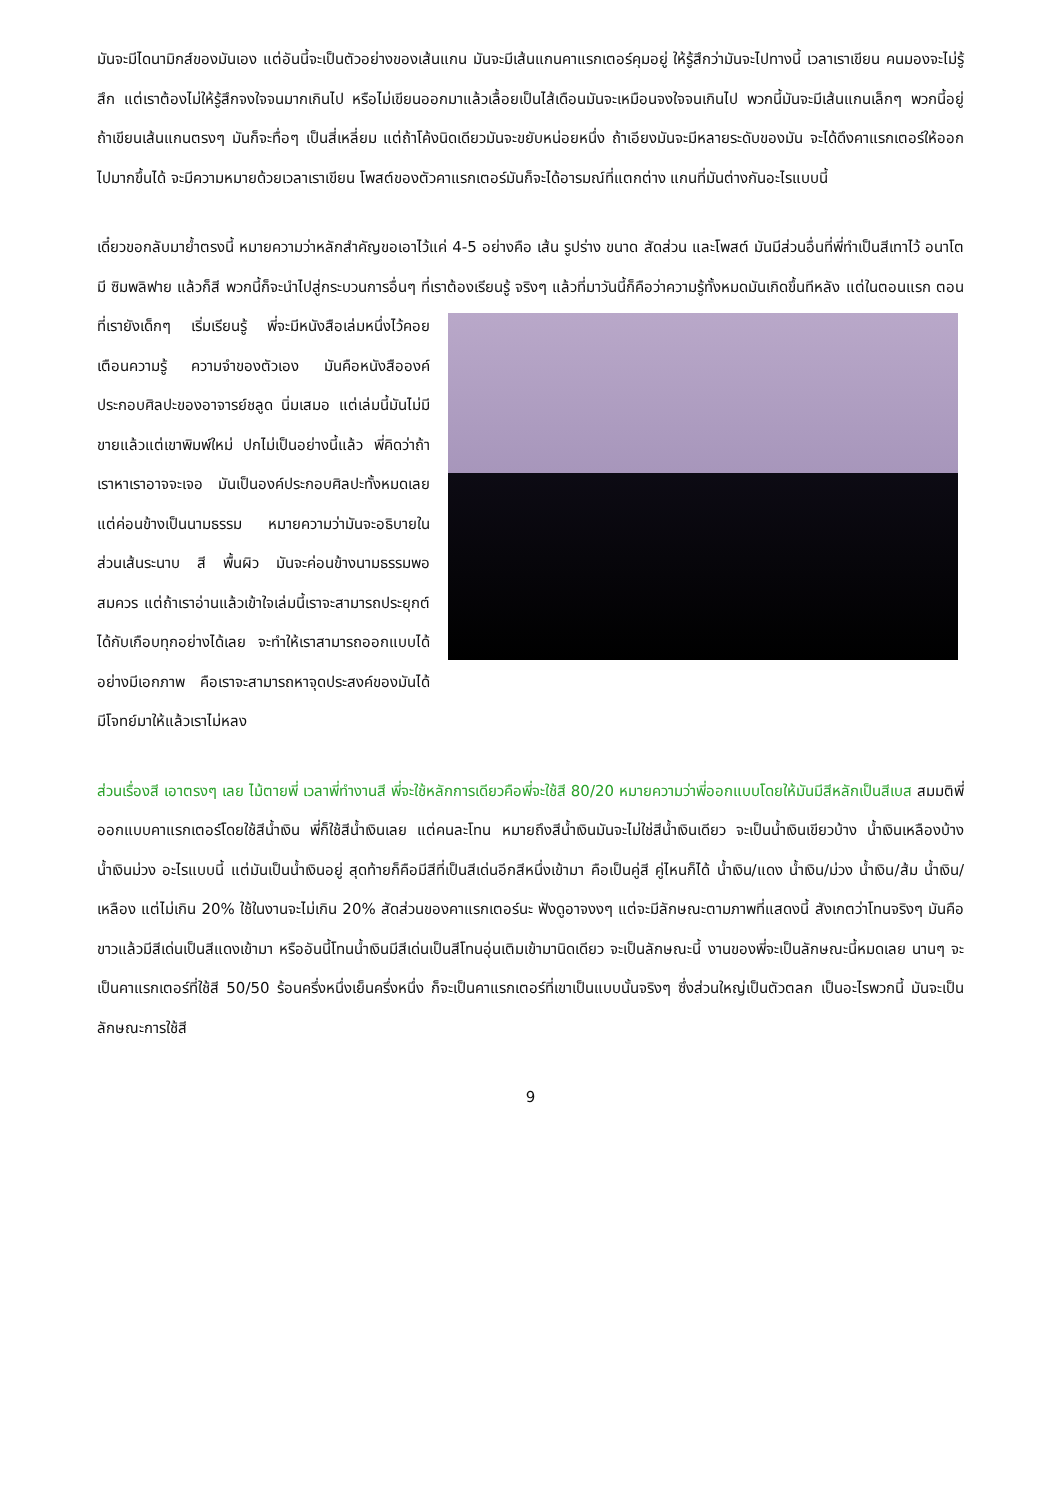มันจะมีไดนามิกส์ของมันเอง แต่อันนี้จะเป็นตัวอย่างของเส้นแกน มันจะมีเส้นแกนคาแรกเตอร์คุมอยู่ ให้รู้สึกว่ามันจะไปทางนี้ เวลาเราเขียน คนมองจะไม่รู้สึก แต่เราต้องไม่ให้รู้สึกจงใจจนมากเกินไป หรือไม่เขียนออกมาแล้วเลื้อยเป็นไส้เดือนมันจะเหมือนจงใจจนเกินไป พวกนี้มันจะมีเส้นแกนเล็กๆ พวกนี้อยู่ ถ้าเขียนเส้นแกนตรงๆ มันก็จะทื่อๆ เป็นสี่เหลี่ยม แต่ถ้าโค้งนิดเดียวมันจะขยับหน่อยหนึ่ง ถ้าเอียงมันจะมีหลายระดับของมัน จะได้ดึงคาแรกเตอร์ให้ออกไปมากขึ้นได้ จะมีความหมายด้วยเวลาเราเขียน โพสต์ของตัวคาแรกเตอร์มันก็จะได้อารมณ์ที่แตกต่าง แกนที่มันต่างกันอะไรแบบนี้
เดี๋ยวขอกลับมาย้ำตรงนี้ หมายความว่าหลักสำคัญขอเอาไว้แค่ 4-5 อย่างคือ เส้น รูปร่าง ขนาด สัดส่วน และโพสต์ มันมีส่วนอื่นที่พี่ทำเป็นสีเทาไว้ อนาโตมี ซิมพลิฟาย แล้วก็สี พวกนี้ก็จะนำไปสู่กระบวนการอื่นๆ ที่เราต้องเรียนรู้ จริงๆ แล้วที่มาวันนี้ก็คือว่าความรู้ทั้งหมดมันเกิดขึ้นทีหลัง แต่ในตอนแรก ตอนที่เรายังเด็กๆ เริ่มเรียนรู้ พี่จะมี หนังสือเล่มหนึ่งไว้คอยเตือนความรู้ ความจำของตัวเอง มันคือหนังสือองค์ประกอบศิลปะของอาจารย์ชลูด นิ่มเสมอ แต่เล่มนี้มันไม่มีขายแล้วแต่เขาพิมพ์ใหม่ ปกไม่เป็นอย่างนี้แล้ว พี่คิดว่าถ้าเราหาเราอาจจะเจอ มันเป็นองค์ประกอบศิลปะทั้งหมดเลย แต่ค่อนข้างเป็นนามธรรม หมายความว่ามันจะอธิบายในส่วนเส้นระนาบ สี พื้นผิว มันจะค่อนข้างนามธรรมพอสมควร แต่ถ้าเราอ่านแล้วเข้าใจเล่มนี้เราจะสามารถประยุกต์ได้กับเกือบทุกอย่างได้เลย จะทำให้เราสามารถออกแบบได้อย่างมีเอกภาพ คือเราจะสามารถหาจุดประสงค์ของมันได้ มีโจทย์มาให้แล้วเราไม่หลง
ส่วนเรื่องสี เอาตรงๆ เลย ไม้ตายพี่ เวลาพี่ทำงานสี พี่จะใช้หลักการเดียวคือพี่จะใช้สี 80/20 หมายความว่าพี่ออกแบบโดยให้มันมีสีหลักเป็นสีเบส สมมติพี่ออกแบบคาแรกเตอร์โดยใช้สีน้ำเงิน พี่ก็ใช้สีน้ำเงินเลย แต่คนละโทน หมายถึงสีน้ำเงินมันจะไม่ใช่สีน้ำเงินเดียว จะเป็นน้ำเงินเขียวบ้าง น้ำเงินเหลืองบ้าง น้ำเงินม่วง อะไรแบบนี้ แต่มันเป็นน้ำเงินอยู่ สุดท้ายก็คือมีสีที่เป็นสีเด่นอีกสีหนึ่งเข้ามา คือเป็นคู่สี คู่ไหนก็ได้ น้ำเงิน/แดง น้ำเงิน/ม่วง น้ำเงิน/ส้ม น้ำเงิน/เหลือง แต่ไม่เกิน 20% ใช้ในงานจะไม่เกิน 20% สัดส่วนของคาแรกเตอร์นะ ฟังดูอาจงงๆ แต่จะมีลักษณะตามภาพที่แสดงนี้ สังเกตว่าโทนจริงๆ มันคือขาวแล้วมีสีเด่นเป็นสีแดงเข้ามา หรืออันนี้โทนน้ำเงินมีสีเด่นเป็นสีโทนอุ่นเติมเข้ามานิดเดียว จะเป็นลักษณะนี้ งานของพี่จะเป็นลักษณะนี้หมดเลย นานๆ จะเป็นคาแรกเตอร์ที่ใช้สี 50/50 ร้อนครึ่งหนึ่งเย็นครึ่งหนึ่ง ก็จะเป็นคาแรกเตอร์ที่เขาเป็นแบบนั้นจริงๆ ซึ่งส่วนใหญ่เป็นตัวตลก เป็นอะไรพวกนี้ มันจะเป็นลักษณะการใช้สี
9